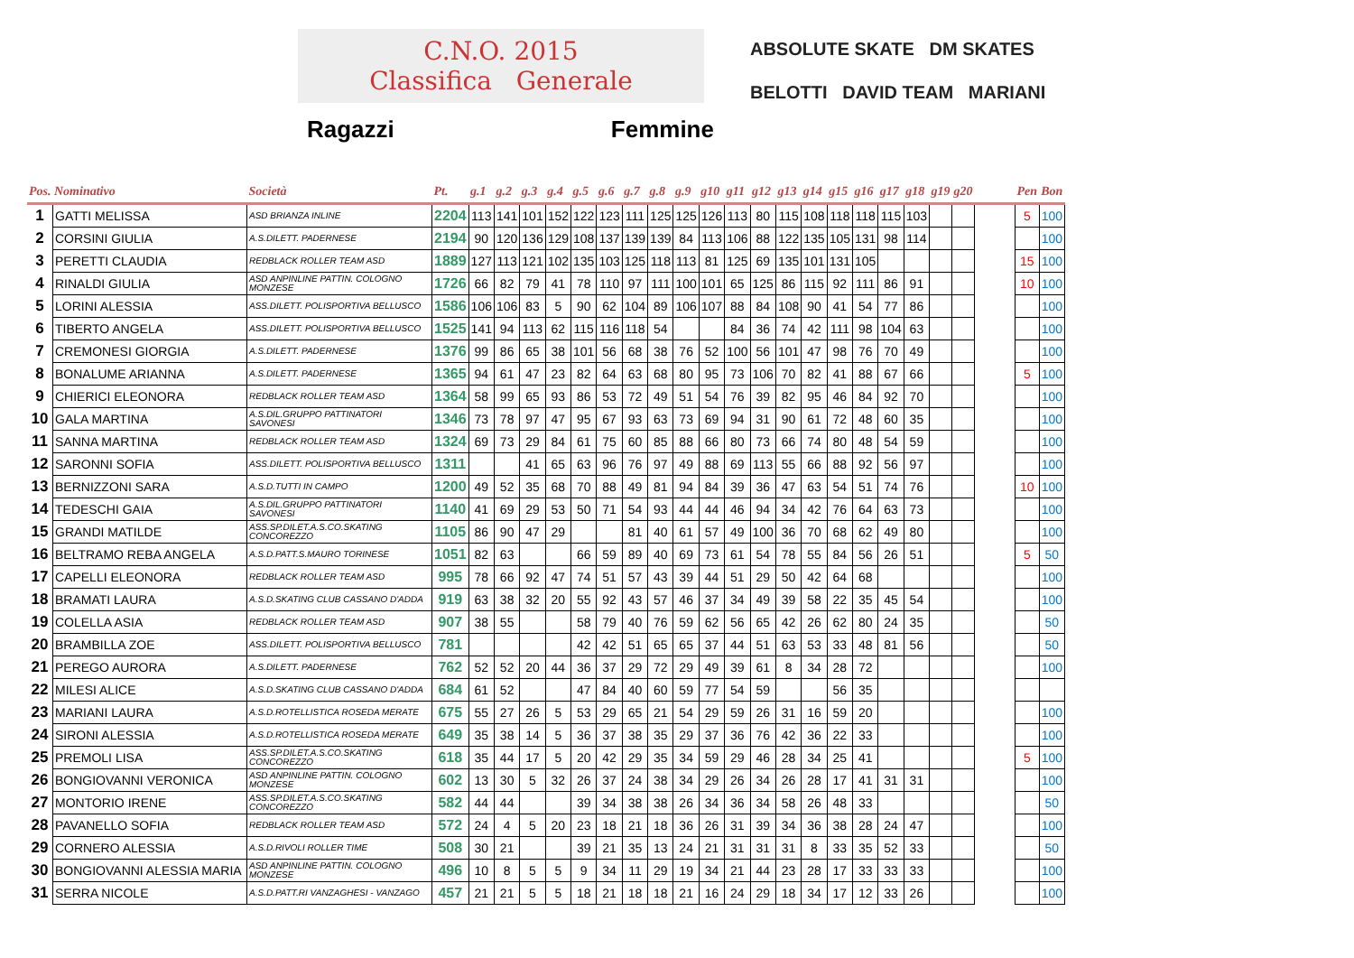C.N.O. 2015
Classifica Generale
Ragazzi Femmine
ABSOLUTE SKATE DM SKATES
BELOTTI DAVID TEAM MARIANI
| Pos. Nominativo | | Società | Pt. | g.1 | g.2 | g.3 | g.4 | g.5 | g.6 | g.7 | g.8 | g.9 | g10 | g11 | g12 | g13 | g14 | g15 | g16 | g17 | g18 | g19 | g20 | | Pen | Bon |
| --- | --- | --- | --- | --- | --- | --- | --- | --- | --- | --- | --- | --- | --- | --- | --- | --- | --- | --- | --- | --- | --- | --- | --- | --- | --- | --- |
| 1 | GATTI MELISSA | ASD BRIANZA INLINE | 2204 | 113 | 141 | 101 | 152 | 122 | 123 | 111 | 125 | 125 | 126 | 113 | 80 | 115 | 108 | 118 | 118 | 115 | 103 | | | | 5 | 100 |
| 2 | CORSINI GIULIA | A.S.DILETT. PADERNESE | 2194 | 90 | 120 | 136 | 129 | 108 | 137 | 139 | 139 | 84 | 113 | 106 | 88 | 122 | 135 | 105 | 131 | 98 | 114 | | | | | 100 |
| 3 | PERETTI CLAUDIA | REDBLACK ROLLER TEAM ASD | 1889 | 127 | 113 | 121 | 102 | 135 | 103 | 125 | 118 | 113 | 81 | 125 | 69 | 135 | 101 | 131 | 105 | | | | | | 15 | 100 |
| 4 | RINALDI GIULIA | ASD ANPINLINE PATTIN. COLOGNO MONZESE | 1726 | 66 | 82 | 79 | 41 | 78 | 110 | 97 | 111 | 100 | 101 | 65 | 125 | 86 | 115 | 92 | 111 | 86 | 91 | | | | 10 | 100 |
| 5 | LORINI ALESSIA | ASS.DILETT. POLISPORTIVA BELLUSCO | 1586 | 106 | 106 | 83 | 5 | 90 | 62 | 104 | 89 | 106 | 107 | 88 | 84 | 108 | 90 | 41 | 54 | 77 | 86 | | | | | 100 |
| 6 | TIBERTO ANGELA | ASS.DILETT. POLISPORTIVA BELLUSCO | 1525 | 141 | 94 | 113 | 62 | 115 | 116 | 118 | 54 | | | 84 | 36 | 74 | 42 | 111 | 98 | 104 | 63 | | | | | 100 |
| 7 | CREMONESI GIORGIA | A.S.DILETT. PADERNESE | 1376 | 99 | 86 | 65 | 38 | 101 | 56 | 68 | 38 | 76 | 52 | 100 | 56 | 101 | 47 | 98 | 76 | 70 | 49 | | | | | 100 |
| 8 | BONALUME ARIANNA | A.S.DILETT. PADERNESE | 1365 | 94 | 61 | 47 | 23 | 82 | 64 | 63 | 68 | 80 | 95 | 73 | 106 | 70 | 82 | 41 | 88 | 67 | 66 | | | | 5 | 100 |
| 9 | CHIERICI ELEONORA | REDBLACK ROLLER TEAM ASD | 1364 | 58 | 99 | 65 | 93 | 86 | 53 | 72 | 49 | 51 | 54 | 76 | 39 | 82 | 95 | 46 | 84 | 92 | 70 | | | | | 100 |
| 10 | GALA MARTINA | A.S.DIL.GRUPPO PATTINATORI SAVONESI | 1346 | 73 | 78 | 97 | 47 | 95 | 67 | 93 | 63 | 73 | 69 | 94 | 31 | 90 | 61 | 72 | 48 | 60 | 35 | | | | | 100 |
| 11 | SANNA MARTINA | REDBLACK ROLLER TEAM ASD | 1324 | 69 | 73 | 29 | 84 | 61 | 75 | 60 | 85 | 88 | 66 | 80 | 73 | 66 | 74 | 80 | 48 | 54 | 59 | | | | | 100 |
| 12 | SARONNI SOFIA | ASS.DILETT. POLISPORTIVA BELLUSCO | 1311 | | | 41 | 65 | 63 | 96 | 76 | 97 | 49 | 88 | 69 | 113 | 55 | 66 | 88 | 92 | 56 | 97 | | | | | 100 |
| 13 | BERNIZZONI SARA | A.S.D.TUTTI IN CAMPO | 1200 | 49 | 52 | 35 | 68 | 70 | 88 | 49 | 81 | 94 | 84 | 39 | 36 | 47 | 63 | 54 | 51 | 74 | 76 | | | | 10 | 100 |
| 14 | TEDESCHI GAIA | A.S.DIL.GRUPPO PATTINATORI SAVONESI | 1140 | 41 | 69 | 29 | 53 | 50 | 71 | 54 | 93 | 44 | 44 | 46 | 94 | 34 | 42 | 76 | 64 | 63 | 73 | | | | | 100 |
| 15 | GRANDI MATILDE | ASS.SP.DILET.A.S.CO.SKATING CONCOREZZO | 1105 | 86 | 90 | 47 | 29 | | | 81 | 40 | 61 | 57 | 49 | 100 | 36 | 70 | 68 | 62 | 49 | 80 | | | | | 100 |
| 16 | BELTRAMO REBA ANGELA | A.S.D.PATT.S.MAURO TORINESE | 1051 | 82 | 63 | | | 66 | 59 | 89 | 40 | 69 | 73 | 61 | 54 | 78 | 55 | 84 | 56 | 26 | 51 | | | | 5 | 50 |
| 17 | CAPELLI ELEONORA | REDBLACK ROLLER TEAM ASD | 995 | 78 | 66 | 92 | 47 | 74 | 51 | 57 | 43 | 39 | 44 | 51 | 29 | 50 | 42 | 64 | 68 | | | | | | | 100 |
| 18 | BRAMATI LAURA | A.S.D.SKATING CLUB CASSANO D'ADDA | 919 | 63 | 38 | 32 | 20 | 55 | 92 | 43 | 57 | 46 | 37 | 34 | 49 | 39 | 58 | 22 | 35 | 45 | 54 | | | | | 100 |
| 19 | COLELLA ASIA | REDBLACK ROLLER TEAM ASD | 907 | 38 | 55 | | | 58 | 79 | 40 | 76 | 59 | 62 | 56 | 65 | 42 | 26 | 62 | 80 | 24 | 35 | | | | | 50 |
| 20 | BRAMBILLA ZOE | ASS.DILETT. POLISPORTIVA BELLUSCO | 781 | | | | | 42 | 42 | 51 | 65 | 65 | 37 | 44 | 51 | 63 | 53 | 33 | 48 | 81 | 56 | | | | | 50 |
| 21 | PEREGO AURORA | A.S.DILETT. PADERNESE | 762 | 52 | 52 | 20 | 44 | 36 | 37 | 29 | 72 | 29 | 49 | 39 | 61 | 8 | 34 | 28 | 72 | | | | | | | 100 |
| 22 | MILESI ALICE | A.S.D.SKATING CLUB CASSANO D'ADDA | 684 | 61 | 52 | | | 47 | 84 | 40 | 60 | 59 | 77 | 54 | 59 | | | 56 | 35 | | | | | | | |
| 23 | MARIANI LAURA | A.S.D.ROTELLISTICA ROSEDA MERATE | 675 | 55 | 27 | 26 | 5 | 53 | 29 | 65 | 21 | 54 | 29 | 59 | 26 | 31 | 16 | 59 | 20 | | | | | | | 100 |
| 24 | SIRONI ALESSIA | A.S.D.ROTELLISTICA ROSEDA MERATE | 649 | 35 | 38 | 14 | 5 | 36 | 37 | 38 | 35 | 29 | 37 | 36 | 76 | 42 | 36 | 22 | 33 | | | | | | | 100 |
| 25 | PREMOLI LISA | ASS.SP.DILET.A.S.CO.SKATING CONCOREZZO | 618 | 35 | 44 | 17 | 5 | 20 | 42 | 29 | 35 | 34 | 59 | 29 | 46 | 28 | 34 | 25 | 41 | | | | | | 5 | 100 |
| 26 | BONGIOVANNI VERONICA | ASD ANPINLINE PATTIN. COLOGNO MONZESE | 602 | 13 | 30 | 5 | 32 | 26 | 37 | 24 | 38 | 34 | 29 | 26 | 34 | 26 | 28 | 17 | 41 | 31 | 31 | | | | | 100 |
| 27 | MONTORIO IRENE | ASS.SP.DILET.A.S.CO.SKATING CONCOREZZO | 582 | 44 | 44 | | | 39 | 34 | 38 | 38 | 26 | 34 | 36 | 34 | 58 | 26 | 48 | 33 | | | | | | | 50 |
| 28 | PAVANELLO SOFIA | REDBLACK ROLLER TEAM ASD | 572 | 24 | 4 | 5 | 20 | 23 | 18 | 21 | 18 | 36 | 26 | 31 | 39 | 34 | 36 | 38 | 28 | 24 | 47 | | | | | 100 |
| 29 | CORNERO ALESSIA | A.S.D.RIVOLI ROLLER TIME | 508 | 30 | 21 | | | 39 | 21 | 35 | 13 | 24 | 21 | 31 | 31 | 31 | 8 | 33 | 35 | 52 | 33 | | | | | 50 |
| 30 | BONGIOVANNI ALESSIA MARIA | ASD ANPINLINE PATTIN. COLOGNO MONZESE | 496 | 10 | 8 | 5 | 5 | 9 | 34 | 11 | 29 | 19 | 34 | 21 | 44 | 23 | 28 | 17 | 33 | 33 | 33 | | | | | 100 |
| 31 | SERRA NICOLE | A.S.D.PATT.RI VANZAGHESI - VANZAGO | 457 | 21 | 21 | 5 | 5 | 18 | 21 | 18 | 18 | 21 | 16 | 24 | 29 | 18 | 34 | 17 | 12 | 33 | 26 | | | | | 100 |